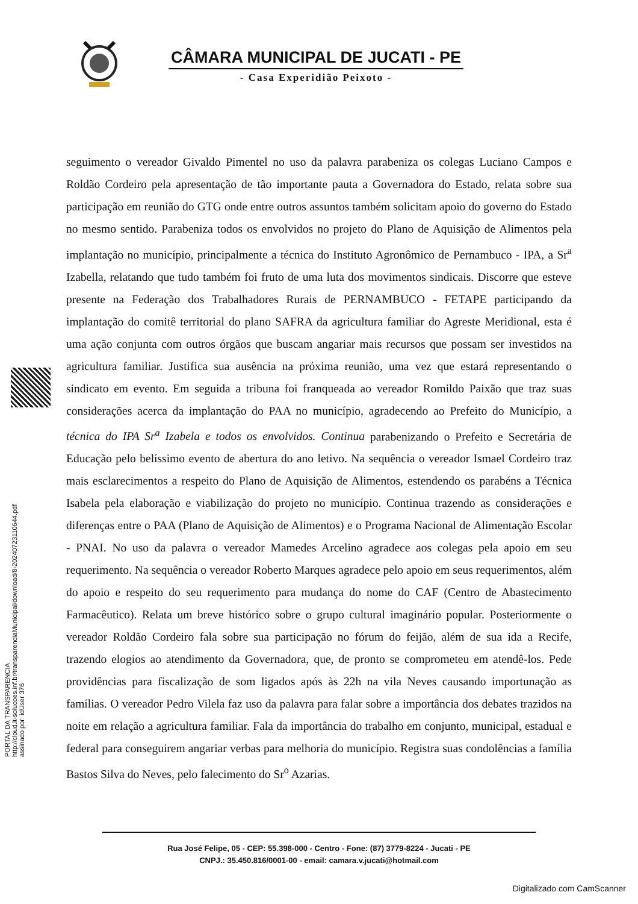CÂMARA MUNICIPAL DE JUCATI - PE
- Casa Experidião Peixoto -
PORTAL DA TRANSPARENCIA
http://cloud.it-solucoes.inf.br/transparenciaMunicipal/download/8-20240723110644.pdf
assinado por: idUser 376
seguimento o vereador Givaldo Pimentel no uso da palavra parabeniza os colegas Luciano Campos e Roldão Cordeiro pela apresentação de tão importante pauta a Governadora do Estado, relata sobre sua participação em reunião do GTG onde entre outros assuntos também solicitam apoio do governo do Estado no mesmo sentido. Parabeniza todos os envolvidos no projeto do Plano de Aquisição de Alimentos pela implantação no município, principalmente a técnica do Instituto Agronômico de Pernambuco - IPA, a Sr<sup>a</sup> Izabella, relatando que tudo também foi fruto de uma luta dos movimentos sindicais. Discorre que esteve presente na Federação dos Trabalhadores Rurais de PERNAMBUCO - FETAPE participando da implantação do comitê territorial do plano SAFRA da agricultura familiar do Agreste Meridional, esta é uma ação conjunta com outros órgãos que buscam angariar mais recursos que possam ser investidos na agricultura familiar. Justifica sua ausência na próxima reunião, uma vez que estará representando o sindicato em evento. Em seguida a tribuna foi franqueada ao vereador Romildo Paixão que traz suas considerações acerca da implantação do PAA no município, agradecendo ao Prefeito do Município, a técnica do IPA Sr<sup>a</sup> Izabela e todos os envolvidos. Continua parabenizando o Prefeito e Secretária de Educação pelo belíssimo evento de abertura do ano letivo. Na sequência o vereador Ismael Cordeiro traz mais esclarecimentos a respeito do Plano de Aquisição de Alimentos, estendendo os parabéns a Técnica Isabela pela elaboração e viabilização do projeto no município. Continua trazendo as considerações e diferenças entre o PAA (Plano de Aquisição de Alimentos) e o Programa Nacional de Alimentação Escolar - PNAI. No uso da palavra o vereador Mamedes Arcelino agradece aos colegas pela apoio em seu requerimento. Na sequência o vereador Roberto Marques agradece pelo apoio em seus requerimentos, além do apoio e respeito do seu requerimento para mudança do nome do CAF (Centro de Abastecimento Farmacêutico). Relata um breve histórico sobre o grupo cultural imaginário popular. Posteriormente o vereador Roldão Cordeiro fala sobre sua participação no fórum do feijão, além de sua ida a Recife, trazendo elogios ao atendimento da Governadora, que, de pronto se comprometeu em atendê-los. Pede providências para fiscalização de som ligados após às 22h na vila Neves causando importunação as famílias. O vereador Pedro Vilela faz uso da palavra para falar sobre a importância dos debates trazidos na noite em relação a agricultura familiar. Fala da importância do trabalho em conjunto, municipal, estadual e federal para conseguirem angariar verbas para melhoria do município. Registra suas condolências a família Bastos Silva do Neves, pelo falecimento do Sr<sup>o</sup> Azarias.
Rua José Felipe, 05 - CEP: 55.398-000 - Centro - Fone: (87) 3779-8224 - Jucati - PE
CNPJ.: 35.450.816/0001-00 - email: camara.v.jucati@hotmail.com
Digitalizado com CamScanner